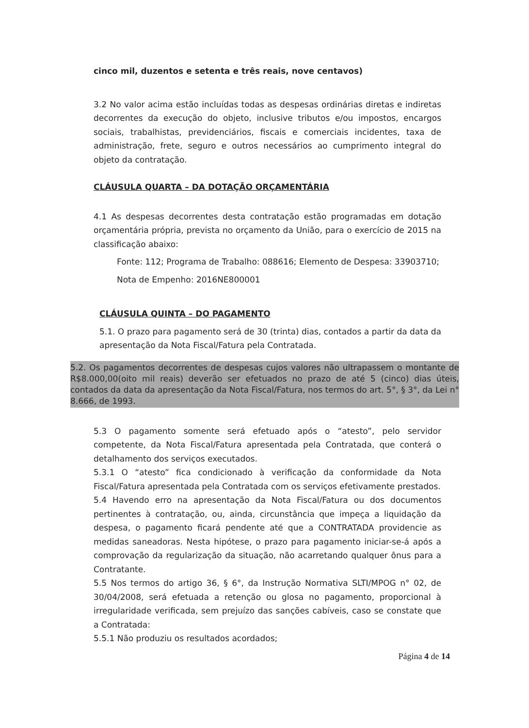cinco mil, duzentos e setenta e três reais, nove centavos)
3.2 No valor acima estão incluídas todas as despesas ordinárias diretas e indiretas decorrentes da execução do objeto, inclusive tributos e/ou impostos, encargos sociais, trabalhistas, previdenciários, fiscais e comerciais incidentes, taxa de administração, frete, seguro e outros necessários ao cumprimento integral do objeto da contratação.
CLÁUSULA QUARTA – DA DOTAÇÃO ORÇAMENTÁRIA
4.1 As despesas decorrentes desta contratação estão programadas em dotação orçamentária própria, prevista no orçamento da União, para o exercício de 2015 na classificação abaixo:
Fonte: 112; Programa de Trabalho: 088616; Elemento de Despesa: 33903710;
Nota de Empenho: 2016NE800001
CLÁUSULA QUINTA – DO PAGAMENTO
5.1. O prazo para pagamento será de 30 (trinta) dias, contados a partir da data da apresentação da Nota Fiscal/Fatura pela Contratada.
5.2. Os pagamentos decorrentes de despesas cujos valores não ultrapassem o montante de R$8.000,00(oito mil reais) deverão ser efetuados no prazo de até 5 (cinco) dias úteis, contados da data da apresentação da Nota Fiscal/Fatura, nos termos do art. 5°, § 3°, da Lei n° 8.666, de 1993.
5.3 O pagamento somente será efetuado após o “atesto”, pelo servidor competente, da Nota Fiscal/Fatura apresentada pela Contratada, que conterá o detalhamento dos serviços executados.
5.3.1 O “atesto” fica condicionado à verificação da conformidade da Nota Fiscal/Fatura apresentada pela Contratada com os serviços efetivamente prestados.
5.4 Havendo erro na apresentação da Nota Fiscal/Fatura ou dos documentos pertinentes à contratação, ou, ainda, circunstância que impeça a liquidação da despesa, o pagamento ficará pendente até que a CONTRATADA providencie as medidas saneadoras. Nesta hipótese, o prazo para pagamento iniciar-se-á após a comprovação da regularização da situação, não acarretando qualquer ônus para a Contratante.
5.5 Nos termos do artigo 36, § 6°, da Instrução Normativa SLTI/MPOG n° 02, de 30/04/2008, será efetuada a retenção ou glosa no pagamento, proporcional à irregularidade verificada, sem prejuízo das sanções cabíveis, caso se constate que a Contratada:
5.5.1 Não produziu os resultados acordados;
Página 4 de 14